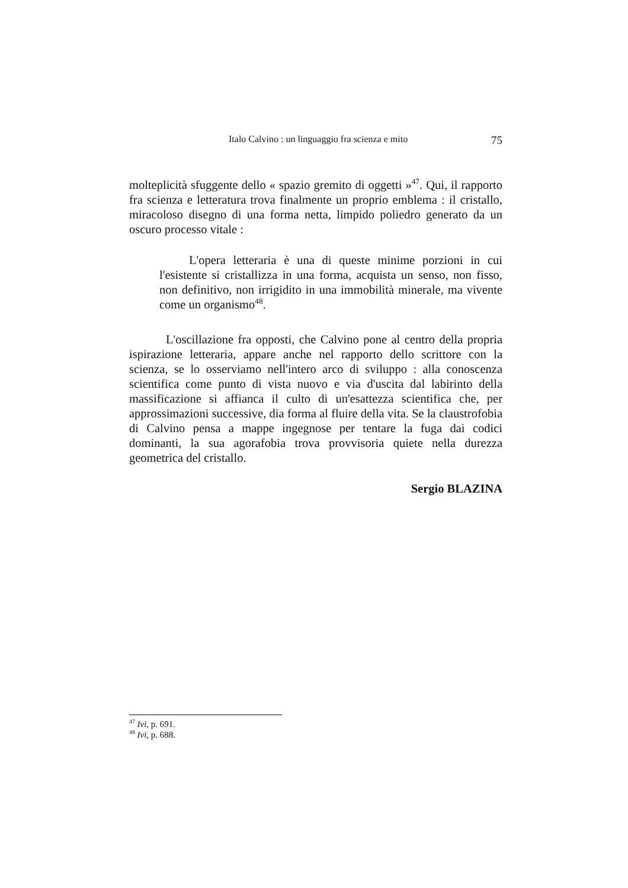Italo Calvino : un linguaggio fra scienza e mito 75
molteplicità sfuggente dello « spazio gremito di oggetti »<sup>47</sup>. Qui, il rapporto fra scienza e letteratura trova finalmente un proprio emblema : il cristallo, miracoloso disegno di una forma netta, limpido poliedro generato da un oscuro processo vitale :
L'opera letteraria è una di queste minime porzioni in cui l'esistente si cristallizza in una forma, acquista un senso, non fisso, non definitivo, non irrigidito in una immobilità minerale, ma vivente come un organismo<sup>48</sup>.
L'oscillazione fra opposti, che Calvino pone al centro della propria ispirazione letteraria, appare anche nel rapporto dello scrittore con la scienza, se lo osserviamo nell'intero arco di sviluppo : alla conoscenza scientifica come punto di vista nuovo e via d'uscita dal labirinto della massificazione si affianca il culto di un'esattezza scientifica che, per approssimazioni successive, dia forma al fluire della vita. Se la claustrofobia di Calvino pensa a mappe ingegnose per tentare la fuga dai codici dominanti, la sua agorafobia trova provvisoria quiete nella durezza geometrica del cristallo.
Sergio BLAZINA
<sup>47</sup> Ivi, p. 691.
<sup>48</sup> Ivi, p. 688.